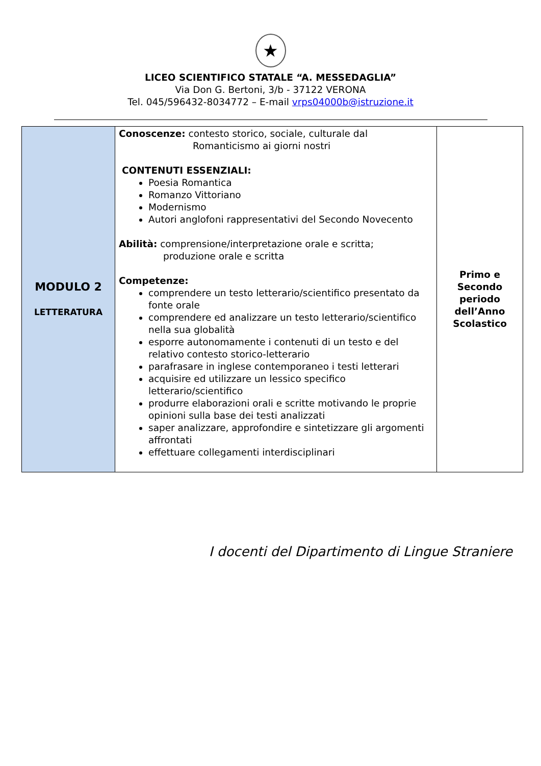★
LICEO SCIENTIFICO STATALE “A. MESSEDAGLIA”
Via Don G. Bertoni, 3/b - 37122 VERONA
Tel. 045/596432-8034772 – E-mail vrps04000b@istruzione.it
| MODULO 2 LETTERATURA | Conoscenze: contesto storico, sociale, culturale dal Romanticismo ai giorni nostri CONTENUTI ESSENZIALI: Poesia Romantica Romanzo Vittoriano Modernismo Autori anglofoni rappresentativi del Secondo Novecento Abilità: comprensione/interpretazione orale e scritta; produzione orale e scritta Competenze: comprendere un testo letterario/scientifico presentato da fonte orale comprendere ed analizzare un testo letterario/scientifico nella sua globalità esporre autonomamente i contenuti di un testo e del relativo contesto storico-letterario parafrasare in inglese contemporaneo i testi letterari acquisire ed utilizzare un lessico specifico letterario/scientifico produrre elaborazioni orali e scritte motivando le proprie opinioni sulla base dei testi analizzati saper analizzare, approfondire e sintetizzare gli argomenti affrontati effettuare collegamenti interdisciplinari | Primo e Secondo periodo dell’Anno Scolastico |
I docenti del Dipartimento di Lingue Straniere